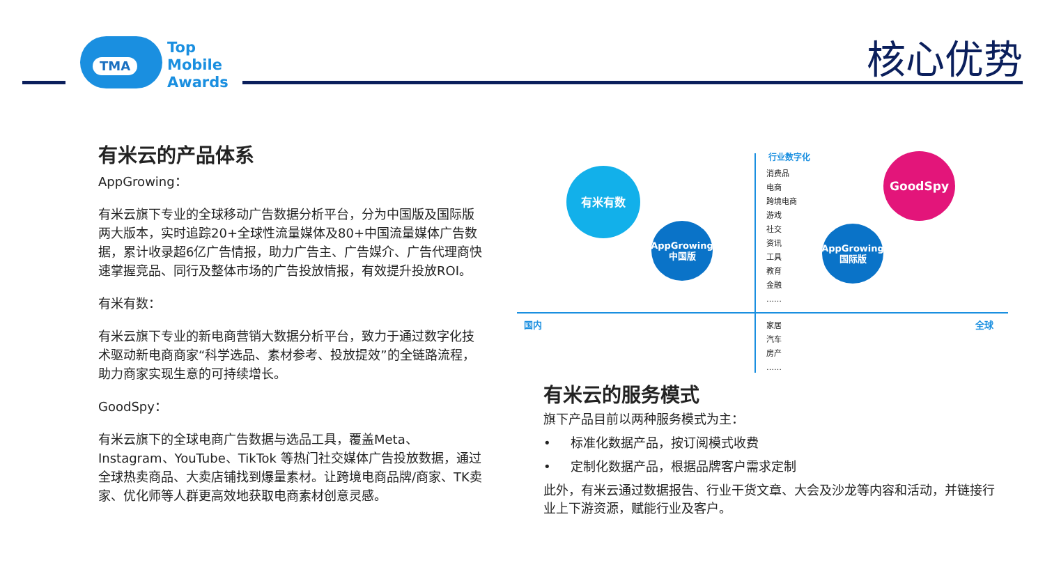TMA
Top
Mobile
Awards
核心优势
有米云的产品体系
AppGrowing：
有米云旗下专业的全球移动广告数据分析平台，分为中国版及国际版两大版本，实时追踪20+全球性流量媒体及80+中国流量媒体广告数据，累计收录超6亿广告情报，助力广告主、广告媒介、广告代理商快速掌握竞品、同行及整体市场的广告投放情报，有效提升投放ROI。
有米有数：
有米云旗下专业的新电商营销大数据分析平台，致力于通过数字化技术驱动新电商商家“科学选品、素材参考、投放提效”的全链路流程，助力商家实现生意的可持续增长。
GoodSpy：
有米云旗下的全球电商广告数据与选品工具，覆盖Meta、Instagram、YouTube、TikTok 等热门社交媒体广告投放数据，通过全球热卖商品、大卖店铺找到爆量素材。让跨境电商品牌/商家、TK卖家、优化师等人群更高效地获取电商素材创意灵感。
行业数字化
消费品
电商
跨境电商
游戏
社交
资讯
工具
教育
金融
……
家居
汽车
房产
……
国内 全球
有米有数
AppGrowing
中国版
AppGrowing
国际版
GoodSpy
有米云的服务模式
旗下产品目前以两种服务模式为主：
• 标准化数据产品，按订阅模式收费
• 定制化数据产品，根据品牌客户需求定制
此外，有米云通过数据报告、行业干货文章、大会及沙龙等内容和活动，并链接行业上下游资源，赋能行业及客户。